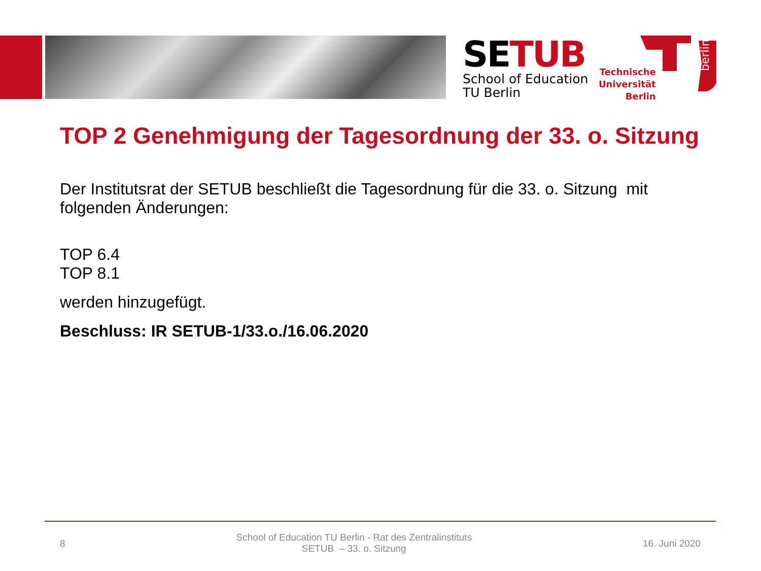SETUB
School of Education
TU Berlin
Technische
Universität
Berlin
berlin
TOP 2 Genehmigung der Tagesordnung der 33. o. Sitzung
Der Institutsrat der SETUB beschließt die Tagesordnung für die 33. o. Sitzung mit folgenden Änderungen:
TOP 6.4
TOP 8.1
werden hinzugefügt.
Beschluss: IR SETUB-1/33.o./16.06.2020
8 School of Education TU Berlin - Rat des Zentralinstituts
SETUB – 33. o. Sitzung 16. Juni 2020